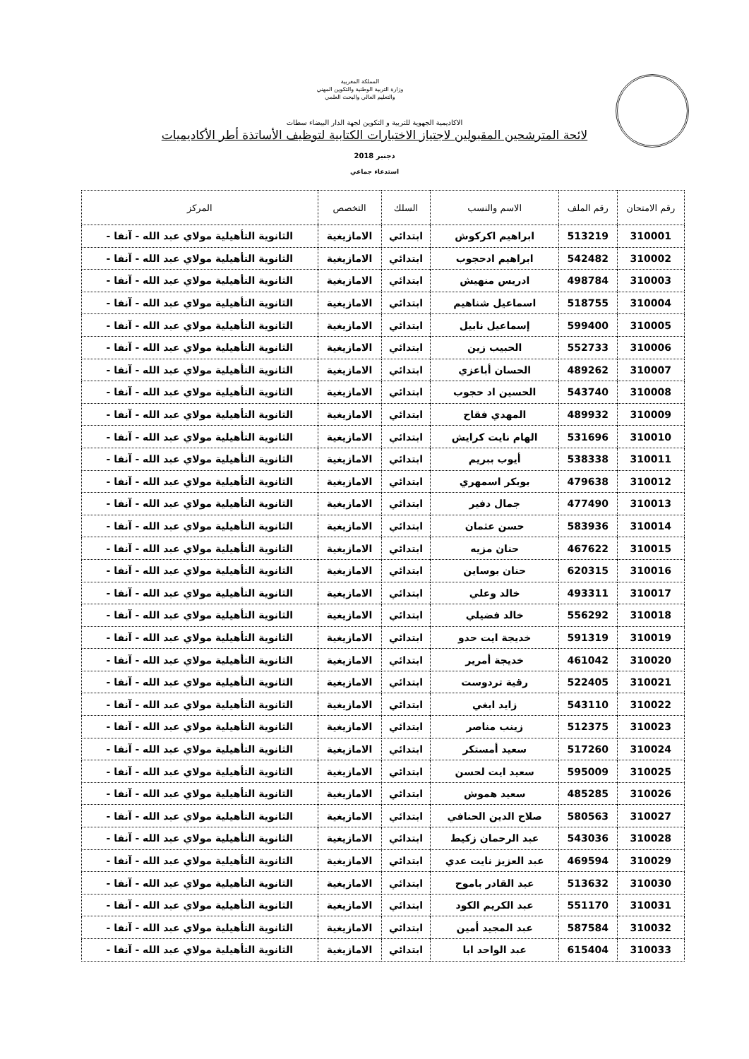المملكة المغربية
وزارة التربية الوطنية والتكوين المهني
والتعليم العالي والبحث العلمي
الاكاديمية الجهوية للتربية و التكوين لجهة الدار البيضاء سطات
لائحة المترشحين المقبولين لاجتياز الاختبارات الكتابية لتوظيف الأساتذة أطر الأكاديميات
دجنبر 2018
استدعاء جماعي
| رقم الامتحان | رقم الملف | الاسم والنسب | السلك | التخصص | المركز |
| --- | --- | --- | --- | --- | --- |
| 310001 | 513219 | ابراهيم اكركوش | ابتدائي | الامازيغية | الثانوية التأهيلية مولاي عبد الله - آنفا - |
| 310002 | 542482 | ابراهيم ادحجوب | ابتدائي | الامازيغية | الثانوية التأهيلية مولاي عبد الله - آنفا - |
| 310003 | 498784 | ادريس منهيش | ابتدائي | الامازيغية | الثانوية التأهيلية مولاي عبد الله - آنفا - |
| 310004 | 518755 | اسماعيل شناهيم | ابتدائي | الامازيغية | الثانوية التأهيلية مولاي عبد الله - آنفا - |
| 310005 | 599400 | إسماعيل نابيل | ابتدائي | الامازيغية | الثانوية التأهيلية مولاي عبد الله - آنفا - |
| 310006 | 552733 | الحبيب زين | ابتدائي | الامازيغية | الثانوية التأهيلية مولاي عبد الله - آنفا - |
| 310007 | 489262 | الحسان أباعزي | ابتدائي | الامازيغية | الثانوية التأهيلية مولاي عبد الله - آنفا - |
| 310008 | 543740 | الحسين اد حجوب | ابتدائي | الامازيغية | الثانوية التأهيلية مولاي عبد الله - آنفا - |
| 310009 | 489932 | المهدي فقاح | ابتدائي | الامازيغية | الثانوية التأهيلية مولاي عبد الله - آنفا - |
| 310010 | 531696 | الهام نايت كرايش | ابتدائي | الامازيغية | الثانوية التأهيلية مولاي عبد الله - آنفا - |
| 310011 | 538338 | أيوب ببريم | ابتدائي | الامازيغية | الثانوية التأهيلية مولاي عبد الله - آنفا - |
| 310012 | 479638 | بوبكر اسمهري | ابتدائي | الامازيغية | الثانوية التأهيلية مولاي عبد الله - آنفا - |
| 310013 | 477490 | جمال دفير | ابتدائي | الامازيغية | الثانوية التأهيلية مولاي عبد الله - آنفا - |
| 310014 | 583936 | حسن عثمان | ابتدائي | الامازيغية | الثانوية التأهيلية مولاي عبد الله - آنفا - |
| 310015 | 467622 | حنان مزيه | ابتدائي | الامازيغية | الثانوية التأهيلية مولاي عبد الله - آنفا - |
| 310016 | 620315 | حنان بوساين | ابتدائي | الامازيغية | الثانوية التأهيلية مولاي عبد الله - آنفا - |
| 310017 | 493311 | خالد وعلي | ابتدائي | الامازيغية | الثانوية التأهيلية مولاي عبد الله - آنفا - |
| 310018 | 556292 | خالد فضيلي | ابتدائي | الامازيغية | الثانوية التأهيلية مولاي عبد الله - آنفا - |
| 310019 | 591319 | خديجة ايت حدو | ابتدائي | الامازيغية | الثانوية التأهيلية مولاي عبد الله - آنفا - |
| 310020 | 461042 | خديجة أمرير | ابتدائي | الامازيغية | الثانوية التأهيلية مولاي عبد الله - آنفا - |
| 310021 | 522405 | رقية تردوست | ابتدائي | الامازيغية | الثانوية التأهيلية مولاي عبد الله - آنفا - |
| 310022 | 543110 | زايد ابغي | ابتدائي | الامازيغية | الثانوية التأهيلية مولاي عبد الله - آنفا - |
| 310023 | 512375 | زينب مناصر | ابتدائي | الامازيغية | الثانوية التأهيلية مولاي عبد الله - آنفا - |
| 310024 | 517260 | سعيد أمستكر | ابتدائي | الامازيغية | الثانوية التأهيلية مولاي عبد الله - آنفا - |
| 310025 | 595009 | سعيد ايت لحسن | ابتدائي | الامازيغية | الثانوية التأهيلية مولاي عبد الله - آنفا - |
| 310026 | 485285 | سعيد هموش | ابتدائي | الامازيغية | الثانوية التأهيلية مولاي عبد الله - آنفا - |
| 310027 | 580563 | صلاح الدين الحنافي | ابتدائي | الامازيغية | الثانوية التأهيلية مولاي عبد الله - آنفا - |
| 310028 | 543036 | عبد الرحمان زكيط | ابتدائي | الامازيغية | الثانوية التأهيلية مولاي عبد الله - آنفا - |
| 310029 | 469594 | عبد العزيز نايت عدي | ابتدائي | الامازيغية | الثانوية التأهيلية مولاي عبد الله - آنفا - |
| 310030 | 513632 | عبد القادر باموح | ابتدائي | الامازيغية | الثانوية التأهيلية مولاي عبد الله - آنفا - |
| 310031 | 551170 | عبد الكريم الكود | ابتدائي | الامازيغية | الثانوية التأهيلية مولاي عبد الله - آنفا - |
| 310032 | 587584 | عبد المجيد أمين | ابتدائي | الامازيغية | الثانوية التأهيلية مولاي عبد الله - آنفا - |
| 310033 | 615404 | عبد الواحد ابا | ابتدائي | الامازيغية | الثانوية التأهيلية مولاي عبد الله - آنفا - |